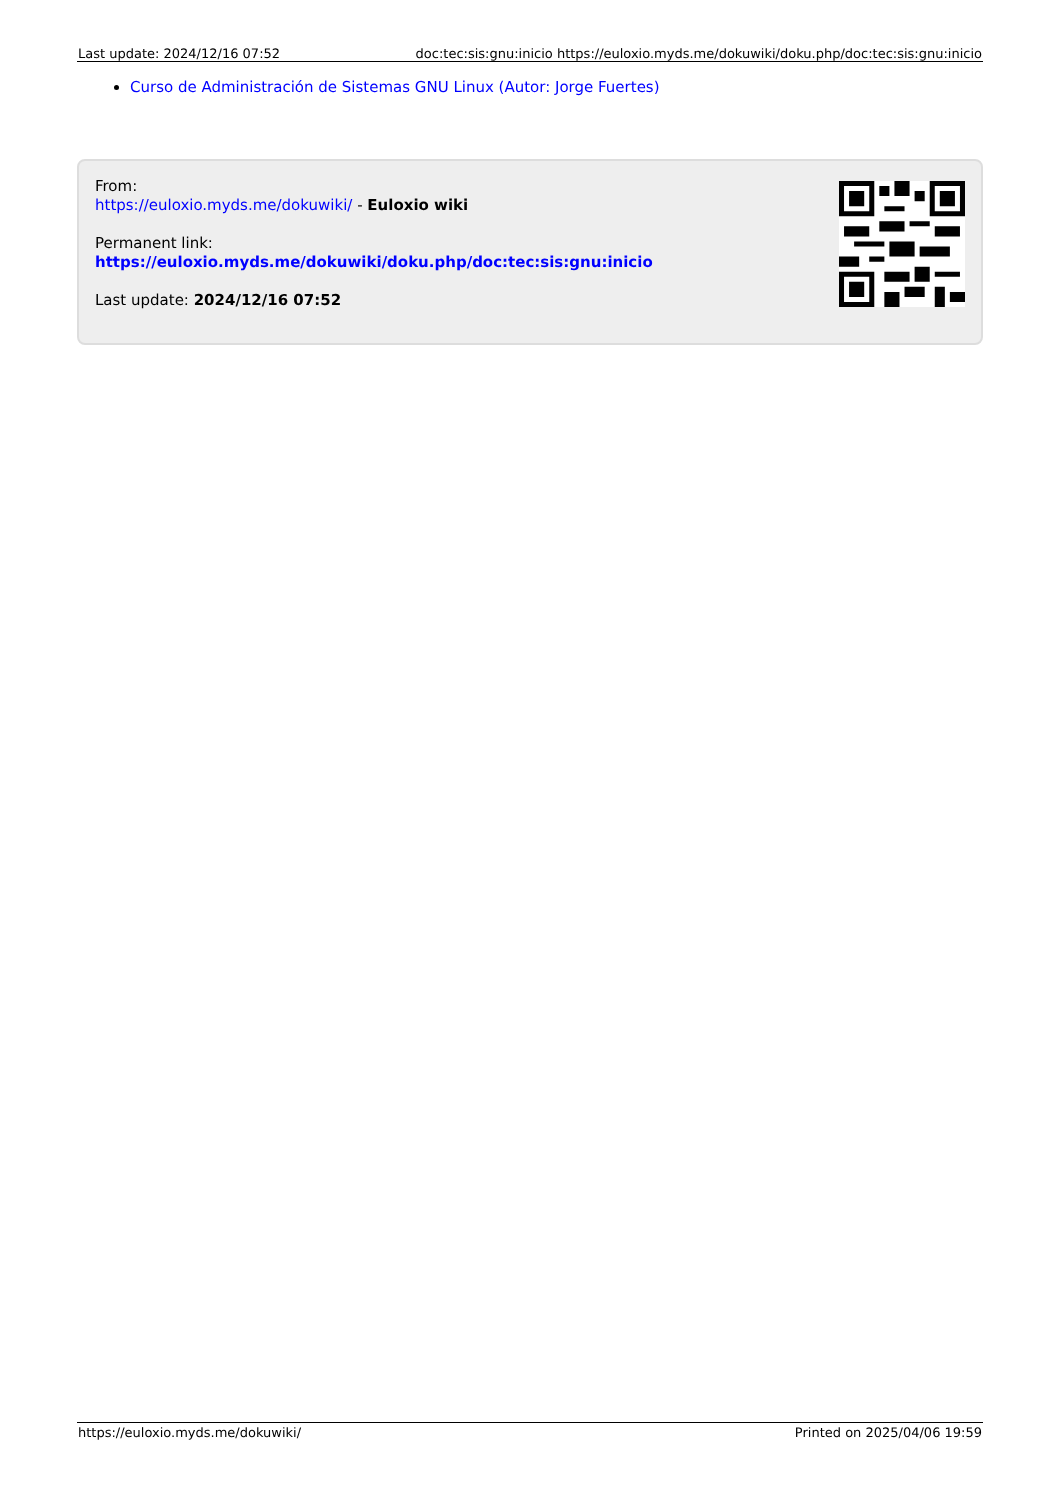| Last update: 2024/12/16 07:52 | doc:tec:sis:gnu:inicio https://euloxio.myds.me/dokuwiki/doku.php/doc:tec:sis:gnu:inicio |
Curso de Administración de Sistemas GNU Linux (Autor: Jorge Fuertes)
From:
https://euloxio.myds.me/dokuwiki/ - Euloxio wiki
Permanent link:
https://euloxio.myds.me/dokuwiki/doku.php/doc:tec:sis:gnu:inicio
Last update: 2024/12/16 07:52
| https://euloxio.myds.me/dokuwiki/ | Printed on 2025/04/06 19:59 |